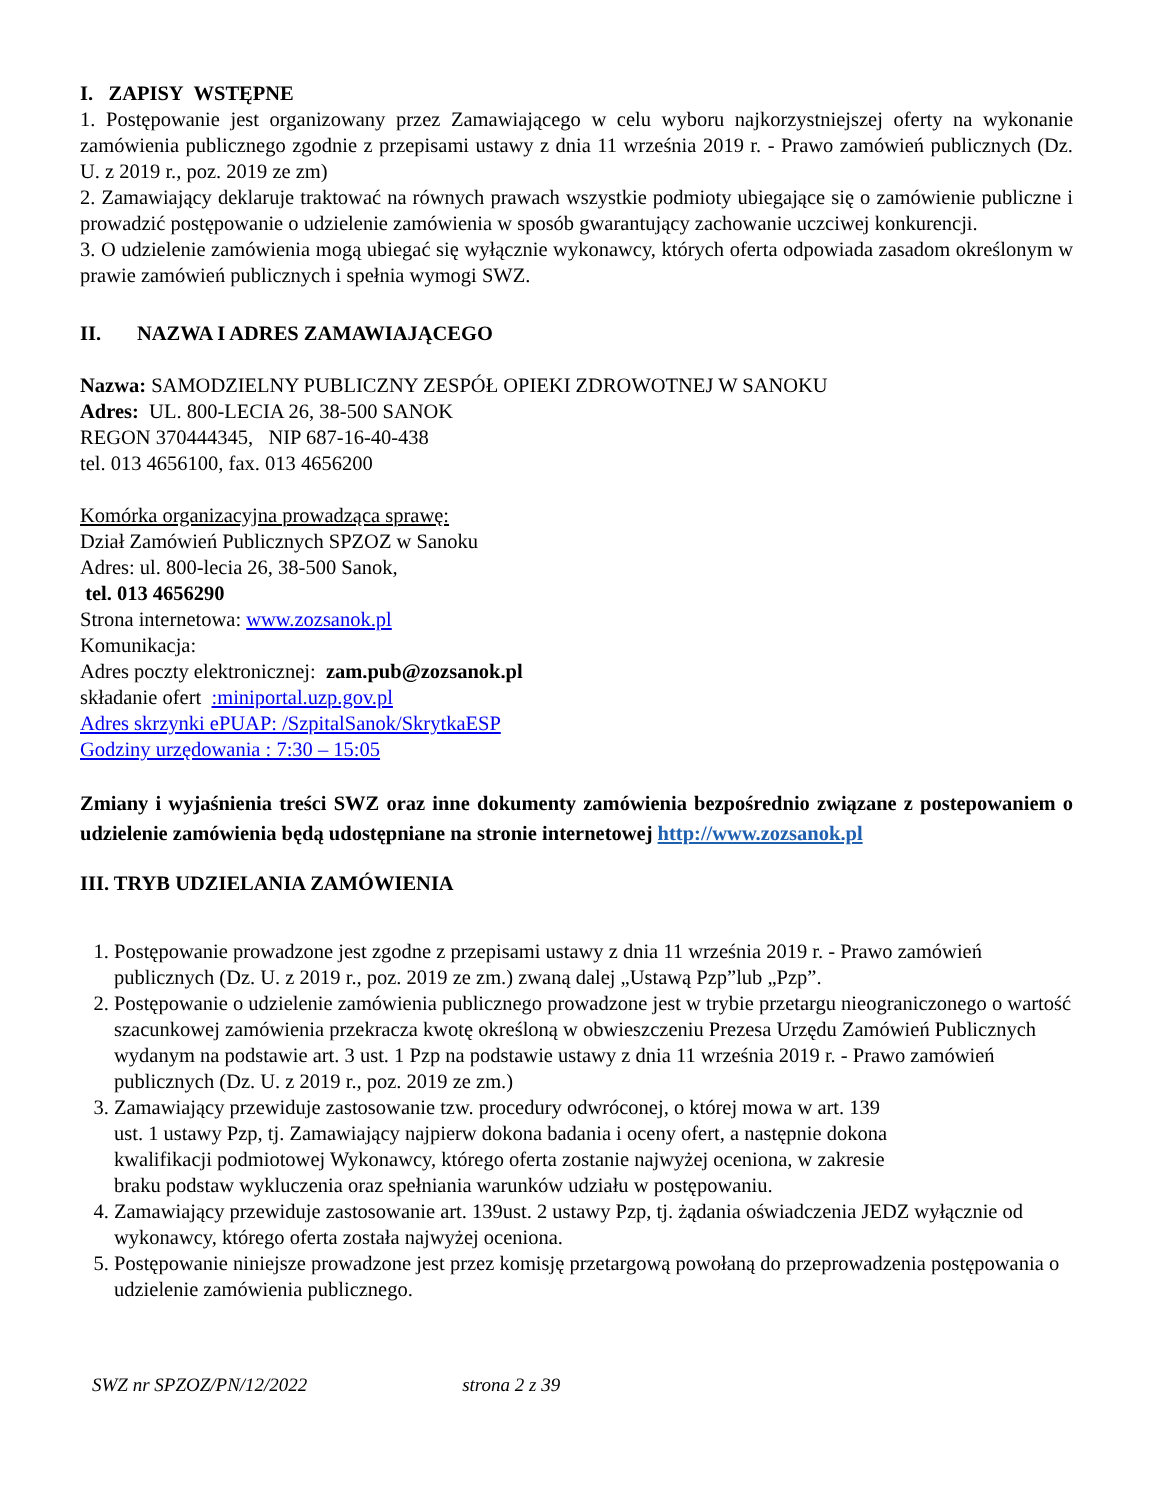I. ZAPISY WSTĘPNE
1. Postępowanie jest organizowany przez Zamawiającego w celu wyboru najkorzystniejszej oferty na wykonanie zamówienia publicznego zgodnie z przepisami ustawy z dnia 11 września 2019 r. - Prawo zamówień publicznych (Dz. U. z 2019 r., poz. 2019 ze zm)
2. Zamawiający deklaruje traktować na równych prawach wszystkie podmioty ubiegające się o zamówienie publiczne i prowadzić postępowanie o udzielenie zamówienia w sposób gwarantujący zachowanie uczciwej konkurencji.
3. O udzielenie zamówienia mogą ubiegać się wyłącznie wykonawcy, których oferta odpowiada zasadom określonym w prawie zamówień publicznych i spełnia wymogi SWZ.
II. NAZWA I ADRES ZAMAWIAJĄCEGO
Nazwa: SAMODZIELNY PUBLICZNY ZESPÓŁ OPIEKI ZDROWOTNEJ W SANOKU
Adres: UL. 800-LECIA 26, 38-500 SANOK
REGON 370444345, NIP 687-16-40-438
tel. 013 4656100, fax. 013 4656200
Komórka organizacyjna prowadząca sprawę:
Dział Zamówień Publicznych SPZOZ w Sanoku
Adres: ul. 800-lecia 26, 38-500 Sanok,
tel. 013 4656290
Strona internetowa: www.zozsanok.pl
Komunikacja:
Adres poczty elektronicznej: zam.pub@zozsanok.pl
składanie ofert :miniportal.uzp.gov.pl
Adres skrzynki ePUAP: /SzpitalSanok/SkrytkaESP
Godziny urzędowania : 7:30 – 15:05
Zmiany i wyjaśnienia treści SWZ oraz inne dokumenty zamówienia bezpośrednio związane z postepowaniem o udzielenie zamówienia będą udostępniane na stronie internetowej http://www.zozsanok.pl
III. TRYB UDZIELANIA ZAMÓWIENIA
1. Postępowanie prowadzone jest zgodne z przepisami ustawy z dnia 11 września 2019 r. - Prawo zamówień publicznych (Dz. U. z 2019 r., poz. 2019 ze zm.) zwaną dalej „Ustawą Pzp”lub „Pzp”.
2. Postępowanie o udzielenie zamówienia publicznego prowadzone jest w trybie przetargu nieograniczonego o wartość szacunkowej zamówienia przekracza kwotę określoną w obwieszczeniu Prezesa Urzędu Zamówień Publicznych wydanym na podstawie art. 3 ust. 1 Pzp na podstawie ustawy z dnia 11 września 2019 r. - Prawo zamówień publicznych (Dz. U. z 2019 r., poz. 2019 ze zm.)
3. Zamawiający przewiduje zastosowanie tzw. procedury odwróconej, o której mowa w art. 139
ust. 1 ustawy Pzp, tj. Zamawiający najpierw dokona badania i oceny ofert, a następnie dokona
kwalifikacji podmiotowej Wykonawcy, którego oferta zostanie najwyżej oceniona, w zakresie
braku podstaw wykluczenia oraz spełniania warunków udziału w postępowaniu.
4. Zamawiający przewiduje zastosowanie art. 139ust. 2 ustawy Pzp, tj. żądania oświadczenia JEDZ wyłącznie od wykonawcy, którego oferta została najwyżej oceniona.
5. Postępowanie niniejsze prowadzone jest przez komisję przetargową powołaną do przeprowadzenia postępowania o udzielenie zamówienia publicznego.
SWZ nr SPZOZ/PN/12/2022 strona 2 z 39